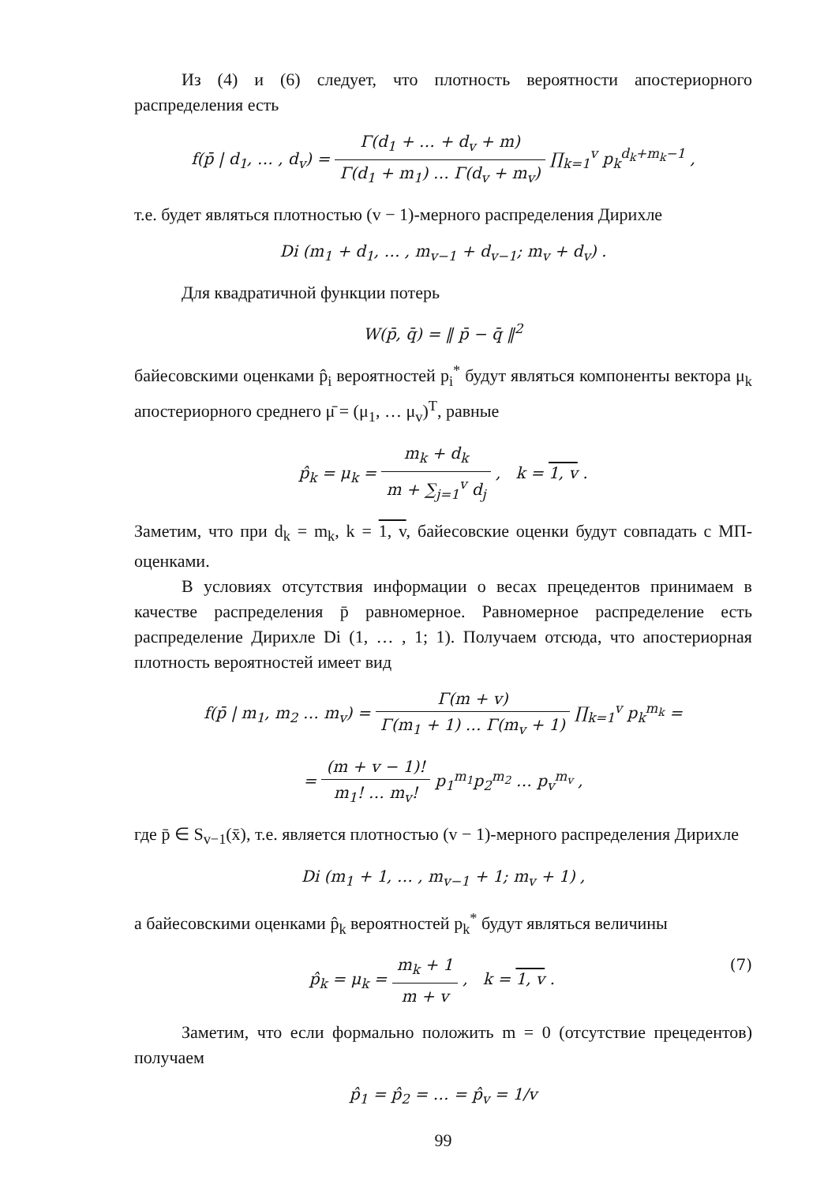Из (4) и (6) следует, что плотность вероятности апостериорного распределения есть
f(p̄ | d<sub>1</sub>, … , d<sub>v</sub>) = Γ(d<sub>1</sub> + … + d<sub>v</sub> + m) Γ(d<sub>1</sub> + m<sub>1</sub>) … Γ(d<sub>v</sub> + m<sub>v</sub>) ∏<sub>k=1</sub><sup>v</sup> p<sub>k</sub><sup>d<sub>k</sub>+m<sub>k</sub>−1</sup> ,
т.е. будет являться плотностью (v − 1)-мерного распределения Дирихле
Di (m<sub>1</sub> + d<sub>1</sub>, … , m<sub>v−1</sub> + d<sub>v−1</sub>; m<sub>v</sub> + d<sub>v</sub>) .
Для квадратичной функции потерь
W(p̄, q̄) = ‖ p̄ − q̄ ‖<sup>2</sup>
байесовскими оценками p̂<sub>i</sub> вероятностей p<sub>i</sub><sup>*</sup> будут являться компоненты вектора μ<sub>k</sub> апостериорного среднего μ̄ = (μ<sub>1</sub>, … μ<sub>v</sub>)<sup>T</sup>, равные
p̂<sub>k</sub> = μ<sub>k</sub> = m<sub>k</sub> + d<sub>k</sub> m + ∑<sub>j=1</sub><sup>v</sup> d<sub>j</sub> , k = 1, v .
Заметим, что при d<sub>k</sub> = m<sub>k</sub>, k = 1, v, байесовские оценки будут совпадать с МП-оценками.
В условиях отсутствия информации о весах прецедентов принимаем в качестве распределения p̄ равномерное. Равномерное распределение есть распределение Дирихле Di (1, … , 1; 1). Получаем отсюда, что апостериорная плотность вероятностей имеет вид
f(p̄ | m<sub>1</sub>, m<sub>2</sub> … m<sub>v</sub>) = Γ(m + v) Γ(m<sub>1</sub> + 1) … Γ(m<sub>v</sub> + 1) ∏<sub>k=1</sub><sup>v</sup> p<sub>k</sub><sup>m<sub>k</sub></sup> =
= (m + v − 1)! m<sub>1</sub>! … m<sub>v</sub>! p<sub>1</sub><sup>m<sub>1</sub></sup>p<sub>2</sub><sup>m<sub>2</sub></sup> … p<sub>v</sub><sup>m<sub>v</sub></sup> ,
где p̄ ∈ S<sub>v−1</sub>(x̄), т.е. является плотностью (v − 1)-мерного распределения Дирихле
Di (m<sub>1</sub> + 1, … , m<sub>v−1</sub> + 1; m<sub>v</sub> + 1) ,
а байесовскими оценками p̂<sub>k</sub> вероятностей p<sub>k</sub><sup>*</sup> будут являться величины
p̂<sub>k</sub> = μ<sub>k</sub> = m<sub>k</sub> + 1 m + v , k = 1, v . (7)
Заметим, что если формально положить m = 0 (отсутствие прецедентов) получаем
p̂<sub>1</sub> = p̂<sub>2</sub> = … = p̂<sub>v</sub> = 1/v
99